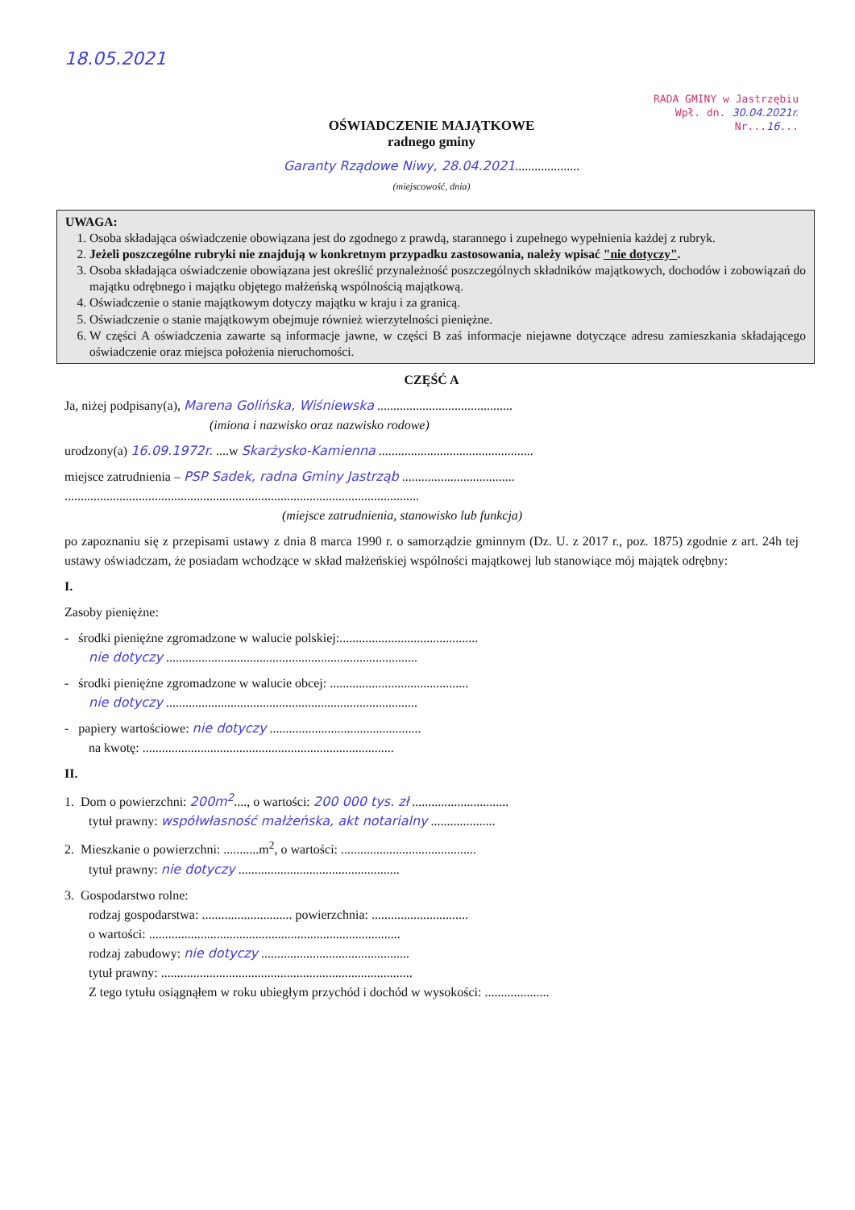18.05.2021
RADA GMINY w Jastrzębiu
Wpł. dn. 30.04.2021r.
Nr...16...
OŚWIADCZENIE MAJĄTKOWE
radnego gminy
Garanty Rządowe Niwy, 28.04.2021....................
(miejscowość, dnia)
UWAGA:
1. Osoba składająca oświadczenie obowiązana jest do zgodnego z prawdą, starannego i zupełnego wypełnienia każdej z rubryk.
2. Jeżeli poszczególne rubryki nie znajdują w konkretnym przypadku zastosowania, należy wpisać "nie dotyczy".
3. Osoba składająca oświadczenie obowiązana jest określić przynależność poszczególnych składników majątkowych, dochodów i zobowiązań do majątku odrębnego i majątku objętego małżeńską wspólnością majątkową.
4. Oświadczenie o stanie majątkowym dotyczy majątku w kraju i za granicą.
5. Oświadczenie o stanie majątkowym obejmuje również wierzytelności pieniężne.
6. W części A oświadczenia zawarte są informacje jawne, w części B zaś informacje niejawne dotyczące adresu zamieszkania składającego oświadczenie oraz miejsca położenia nieruchomości.
CZĘŚĆ A
Ja, niżej podpisany(a), Marena Golińska, Wiśniewska ..........................................
(imiona i nazwisko oraz nazwisko rodowe)
urodzony(a) 16.09.1972r. ....w Skarżysko-Kamienna ................................................
miejsce zatrudnienia – PSP Sadek, radna Gminy Jastrząb ...................................
..............................................................................................................
(miejsce zatrudnienia, stanowisko lub funkcja)
po zapoznaniu się z przepisami ustawy z dnia 8 marca 1990 r. o samorządzie gminnym (Dz. U. z 2017 r., poz. 1875) zgodnie z art. 24h tej ustawy oświadczam, że posiadam wchodzące w skład małżeńskiej wspólności majątkowej lub stanowiące mój majątek odrębny:
I.
Zasoby pieniężne:
- środki pieniężne zgromadzone w walucie polskiej:...........................................
nie dotyczy ..............................................................................
- środki pieniężne zgromadzone w walucie obcej: ...........................................
nie dotyczy ..............................................................................
- papiery wartościowe: nie dotyczy ...............................................
na kwotę: ..............................................................................
II.
1. Dom o powierzchni: 200m<sup>2</sup>...., o wartości: 200 000 tys. zł ..............................
tytuł prawny: współwłasność małżeńska, akt notarialny ....................
2. Mieszkanie o powierzchni: ...........m<sup>2</sup>, o wartości: ..........................................
tytuł prawny: nie dotyczy ..................................................
3. Gospodarstwo rolne:
rodzaj gospodarstwa: ............................ powierzchnia: ..............................
o wartości: ..............................................................................
rodzaj zabudowy: nie dotyczy ..............................................
tytuł prawny: ..............................................................................
Z tego tytułu osiągnąłem w roku ubiegłym przychód i dochód w wysokości: ....................